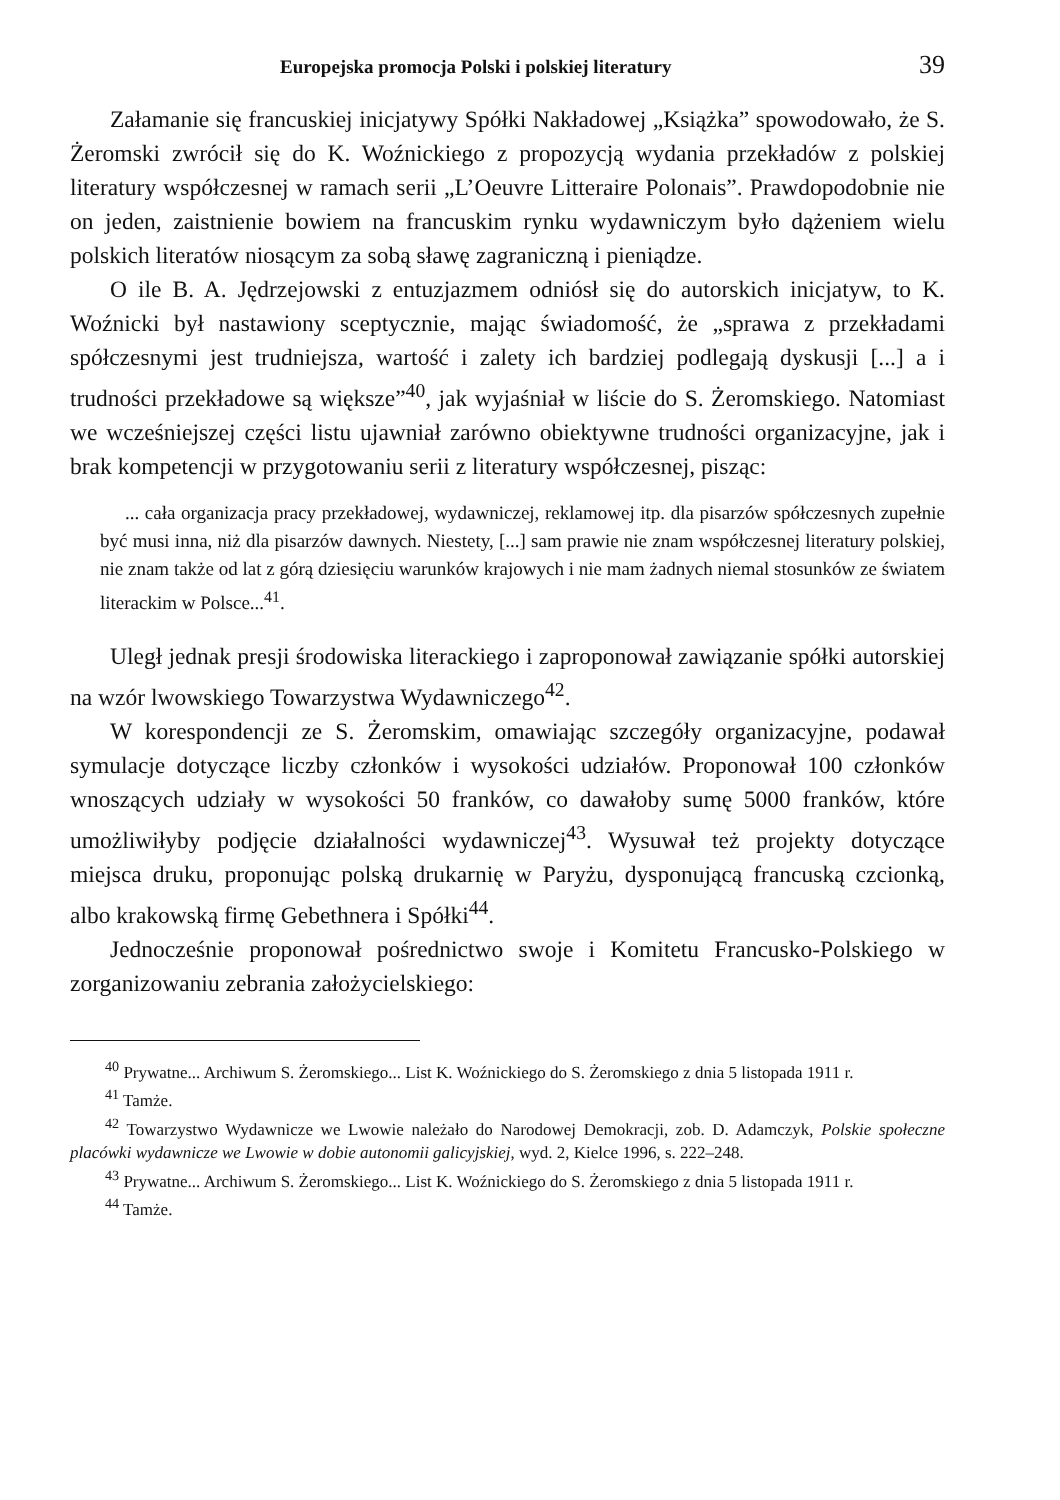Europejska promocja Polski i polskiej literatury 39
Załamanie się francuskiej inicjatywy Spółki Nakładowej „Książka” spowodowało, że S. Żeromski zwrócił się do K. Woźnickiego z propozycją wydania przekładów z polskiej literatury współczesnej w ramach serii „L’Oeuvre Litteraire Polonais”. Prawdopodobnie nie on jeden, zaistnienie bowiem na francuskim rynku wydawniczym było dążeniem wielu polskich literatów niosącym za sobą sławę zagraniczną i pieniądze.
O ile B. A. Jędrzejowski z entuzjazmem odniósł się do autorskich inicjatyw, to K. Woźnicki był nastawiony sceptycznie, mając świadomość, że „sprawa z przekładami spółczesnymi jest trudniejsza, wartość i zalety ich bardziej podlegają dyskusji [...] a i trudności przekładowe są większe”<sup>40</sup>, jak wyjaśniał w liście do S. Żeromskiego. Natomiast we wcześniejszej części listu ujawniał zarówno obiektywne trudności organizacyjne, jak i brak kompetencji w przygotowaniu serii z literatury współczesnej, pisząc:
... cała organizacja pracy przekładowej, wydawniczej, reklamowej itp. dla pisarzów spółczesnych zupełnie być musi inna, niż dla pisarzów dawnych. Niestety, [...] sam prawie nie znam współczesnej literatury polskiej, nie znam także od lat z górą dziesięciu warunków krajowych i nie mam żadnych niemal stosunków ze światem literackim w Polsce...<sup>41</sup>.
Uległ jednak presji środowiska literackiego i zaproponował zawiązanie spółki autorskiej na wzór lwowskiego Towarzystwa Wydawniczego<sup>42</sup>.
W korespondencji ze S. Żeromskim, omawiając szczegóły organizacyjne, podawał symulacje dotyczące liczby członków i wysokości udziałów. Proponował 100 członków wnoszących udziały w wysokości 50 franków, co dawałoby sumę 5000 franków, które umożliwiłyby podjęcie działalności wydawniczej<sup>43</sup>. Wysuwał też projekty dotyczące miejsca druku, proponując polską drukarnię w Paryżu, dysponującą francuską czcionką, albo krakowską firmę Gebethnera i Spółki<sup>44</sup>.
Jednocześnie proponował pośrednictwo swoje i Komitetu Francusko-Polskiego w zorganizowaniu zebrania założycielskiego:
<sup>40</sup> Prywatne... Archiwum S. Żeromskiego... List K. Woźnickiego do S. Żeromskiego z dnia 5 listopada 1911 r.
<sup>41</sup> Tamże.
<sup>42</sup> Towarzystwo Wydawnicze we Lwowie należało do Narodowej Demokracji, zob. D. Adamczyk, Polskie społeczne placówki wydawnicze we Lwowie w dobie autonomii galicyjskiej, wyd. 2, Kielce 1996, s. 222–248.
<sup>43</sup> Prywatne... Archiwum S. Żeromskiego... List K. Woźnickiego do S. Żeromskiego z dnia 5 listopada 1911 r.
<sup>44</sup> Tamże.